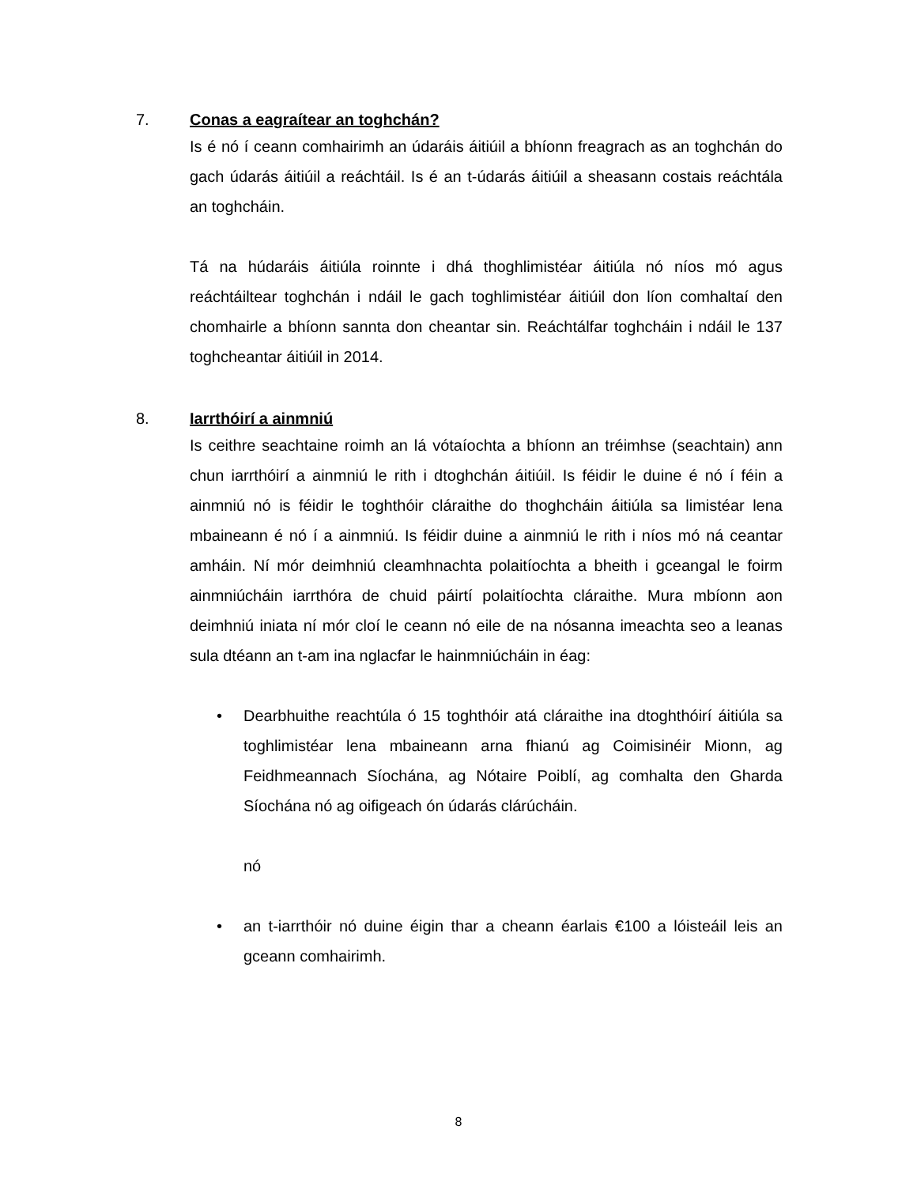7. Conas a eagraítear an toghchán?
Is é nó í ceann comhairimh an údaráis áitiúil a bhíonn freagrach as an toghchán do gach údarás áitiúil a reáchtáil. Is é an t-údarás áitiúil a sheasann costais reáchtála an toghcháin.
Tá na húdaráis áitiúla roinnte i dhá thoghlimistéar áitiúla nó níos mó agus reáchtáiltear toghchán i ndáil le gach toghlimistéar áitiúil don líon comhaltaí den chomhairle a bhíonn sannta don cheantar sin. Reáchtálfar toghcháin i ndáil le 137 toghcheantar áitiúil in 2014.
8. Iarrthóirí a ainmniú
Is ceithre seachtaine roimh an lá vótaíochta a bhíonn an tréimhse (seachtain) ann chun iarrthóirí a ainmniú le rith i dtoghchán áitiúil. Is féidir le duine é nó í féin a ainmniú nó is féidir le toghthóir cláraithe do thoghcháin áitiúla sa limistéar lena mbaineann é nó í a ainmniú. Is féidir duine a ainmniú le rith i níos mó ná ceantar amháin. Ní mór deimhniú cleamhnachta polaitíochta a bheith i gceangal le foirm ainmniúcháin iarrthóra de chuid páirtí polaitíochta cláraithe. Mura mbíonn aon deimhniú iniata ní mór cloí le ceann nó eile de na nósanna imeachta seo a leanas sula dtéann an t-am ina nglacfar le hainmniúcháin in éag:
• Dearbhuithe reachtúla ó 15 toghthóir atá cláraithe ina dtoghthóirí áitiúla sa toghlimistéar lena mbaineann arna fhianú ag Coimisinéir Mionn, ag Feidhmeannach Síochána, ag Nótaire Poiblí, ag comhalta den Gharda Síochána nó ag oifigeach ón údarás clárúcháin.
nó
• an t-iarrthóir nó duine éigin thar a cheann éarlais €100 a lóisteáil leis an gceann comhairimh.
8